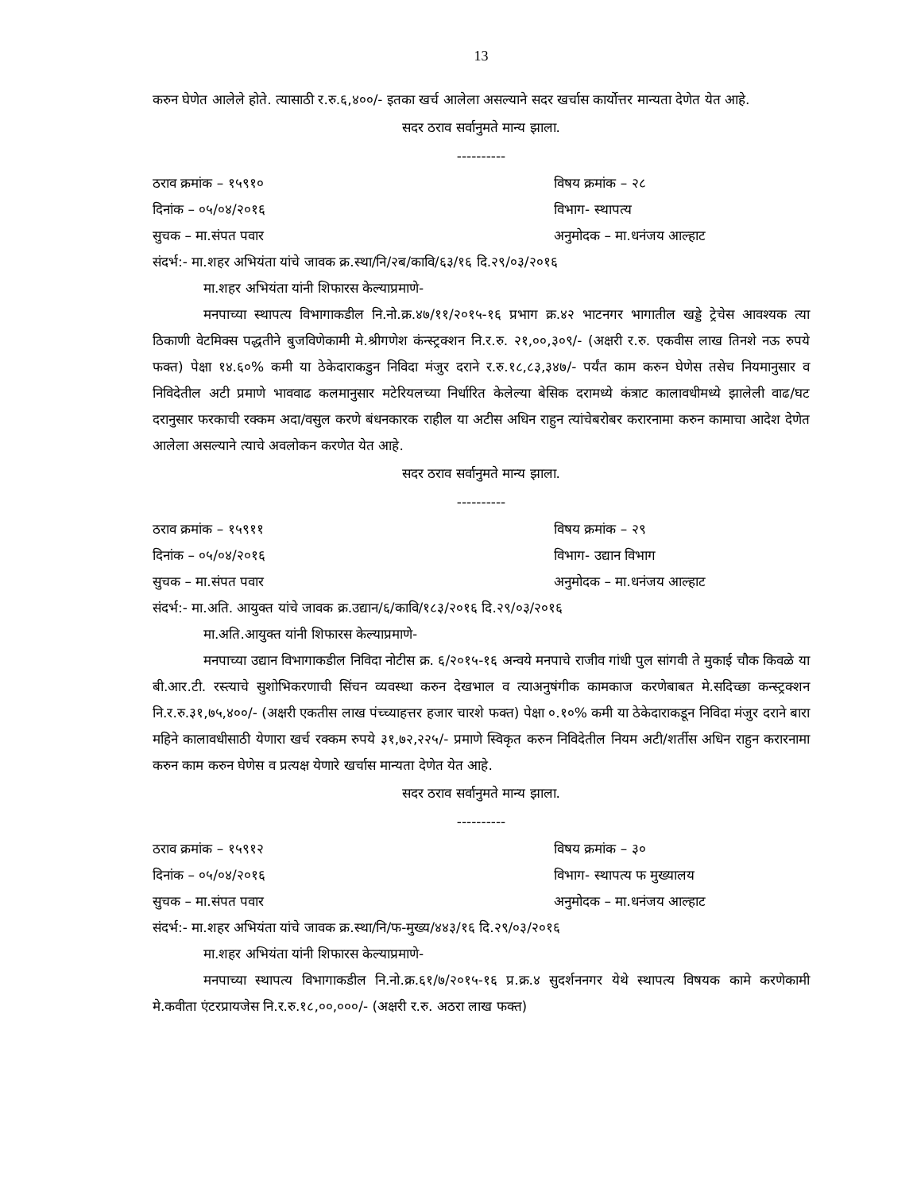13
करुन घेणेत आलेले होते. त्यासाठी र.रु.६,४००/- इतका खर्च आलेला असल्याने सदर खर्चास कार्योत्तर मान्यता देणेत येत आहे.
सदर ठराव सर्वानुमते मान्य झाला.
----------
ठराव क्रमांक – १५९१० विषय क्रमांक – २८
दिनांक – ०५/०४/२०१६ विभाग- स्थापत्य
सुचक – मा.संपत पवार अनुमोदक – मा.धनंजय आल्हाट
संदर्भ:- मा.शहर अभियंता यांचे जावक क्र.स्था/नि/२ब/कावि/६३/१६ दि.२९/०३/२०१६
मा.शहर अभियंता यांनी शिफारस केल्याप्रमाणे-
मनपाच्या स्थापत्य विभागाकडील नि.नो.क्र.४७/११/२०१५-१६ प्रभाग क्र.४२ भाटनगर भागातील खड्डे ट्रेचेस आवश्यक त्या ठिकाणी वेटमिक्स पद्धतीने बुजविणेकामी मे.श्रीगणेश कंन्स्ट्रक्शन नि.र.रु. २१,००,३०९/- (अक्षरी र.रु. एकवीस लाख तिनशे नऊ रुपये फक्त) पेक्षा १४.६०% कमी या ठेकेदाराकडुन निविदा मंजुर दराने र.रु.१८,८३,३४७/- पर्यंत काम करुन घेणेस तसेच नियमानुसार व निविदेतील अटी प्रमाणे भाववाढ कलमानुसार मटेरियलच्या निर्धारित केलेल्या बेसिक दरामध्ये कंत्राट कालावधीमध्ये झालेली वाढ/घट दरानुसार फरकाची रक्कम अदा/वसुल करणे बंधनकारक राहील या अटीस अधिन राहुन त्यांचेबरोबर करारनामा करुन कामाचा आदेश देणेत आलेला असल्याने त्याचे अवलोकन करणेत येत आहे.
सदर ठराव सर्वानुमते मान्य झाला.
----------
ठराव क्रमांक – १५९११ विषय क्रमांक – २९
दिनांक – ०५/०४/२०१६ विभाग- उद्यान विभाग
सुचक – मा.संपत पवार अनुमोदक – मा.धनंजय आल्हाट
संदर्भ:- मा.अति. आयुक्त यांचे जावक क्र.उद्यान/६/कावि/१८३/२०१६ दि.२९/०३/२०१६
मा.अति.आयुक्त यांनी शिफारस केल्याप्रमाणे-
मनपाच्या उद्यान विभागाकडील निविदा नोटीस क्र. ६/२०१५-१६ अन्वये मनपाचे राजीव गांधी पुल सांगवी ते मुकाई चौक किवळे या बी.आर.टी. रस्त्याचे सुशोभिकरणाची सिंचन व्यवस्था करुन देखभाल व त्याअनुषंगीक कामकाज करणेबाबत मे.सदिच्छा कन्स्ट्रक्शन नि.र.रु.३१,७५,४००/- (अक्षरी एकतीस लाख पंच्च्याहत्तर हजार चारशे फक्त) पेक्षा ०.१०% कमी या ठेकेदाराकडून निविदा मंजुर दराने बारा महिने कालावधीसाठी येणारा खर्च रक्कम रुपये ३१,७२,२२५/- प्रमाणे स्विकृत करुन निविदेतील नियम अटी/शर्तीस अधिन राहुन करारनामा करुन काम करुन घेणेस व प्रत्यक्ष येणारे खर्चास मान्यता देणेत येत आहे.
सदर ठराव सर्वानुमते मान्य झाला.
----------
ठराव क्रमांक – १५९१२ विषय क्रमांक – ३०
दिनांक – ०५/०४/२०१६ विभाग- स्थापत्य फ मुख्यालय
सुचक – मा.संपत पवार अनुमोदक – मा.धनंजय आल्हाट
संदर्भ:- मा.शहर अभियंता यांचे जावक क्र.स्था/नि/फ-मुख्य/४४३/१६ दि.२९/०३/२०१६
मा.शहर अभियंता यांनी शिफारस केल्याप्रमाणे-
मनपाच्या स्थापत्य विभागाकडील नि.नो.क्र.६१/७/२०१५-१६ प्र.क्र.४ सुदर्शननगर येथे स्थापत्य विषयक कामे करणेकामी मे.कवीता एंटरप्रायजेस नि.र.रु.१८,००,०००/- (अक्षरी र.रु. अठरा लाख फक्त)